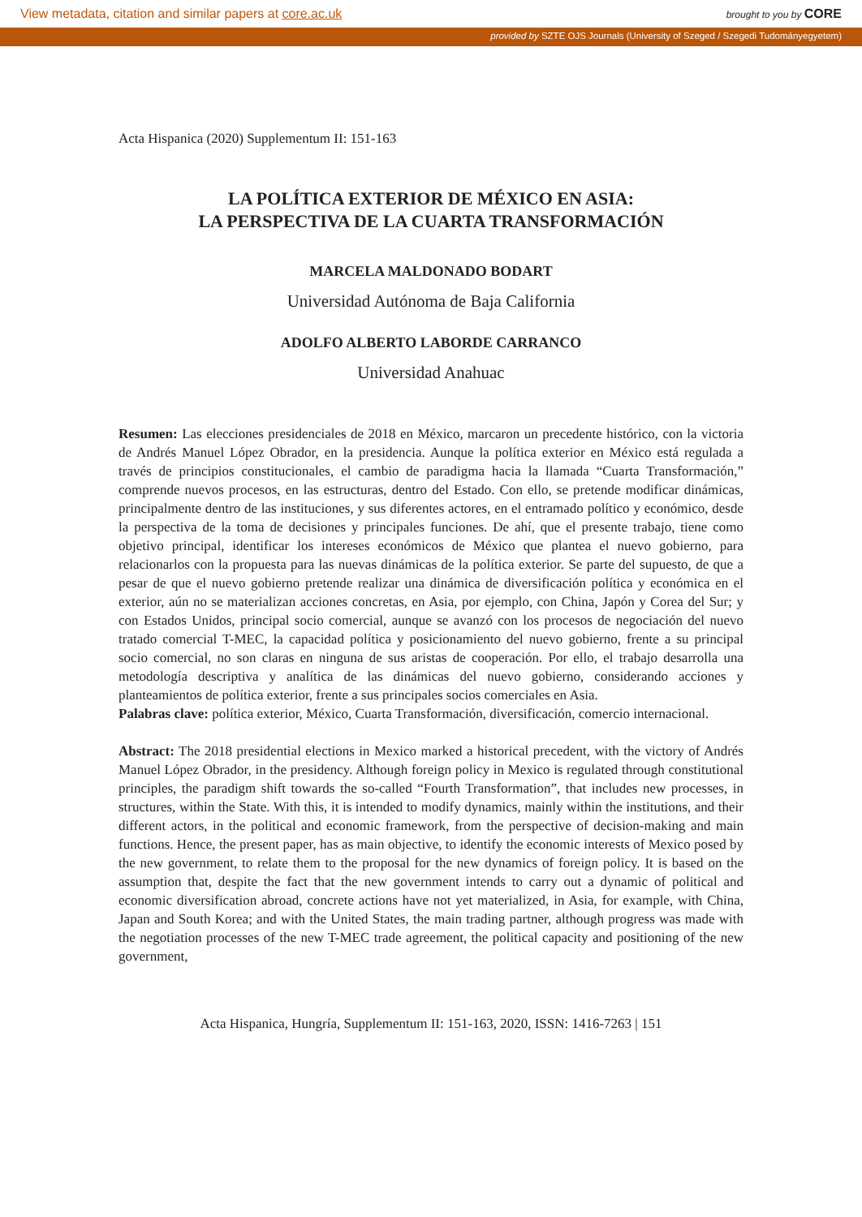View metadata, citation and similar papers at core.ac.uk brought to you by CORE
provided by SZTE OJS Journals (University of Szeged / Szegedi Tudományegyetem)
Acta Hispanica (2020) Supplementum II: 151-163
LA POLÍTICA EXTERIOR DE MÉXICO EN ASIA:
LA PERSPECTIVA DE LA CUARTA TRANSFORMACIÓN
MARCELA MALDONADO BODART
Universidad Autónoma de Baja California
ADOLFO ALBERTO LABORDE CARRANCO
Universidad Anahuac
Resumen: Las elecciones presidenciales de 2018 en México, marcaron un precedente histórico, con la victoria de Andrés Manuel López Obrador, en la presidencia. Aunque la política exterior en México está regulada a través de principios constitucionales, el cambio de paradigma hacia la llamada “Cuarta Transformación,” comprende nuevos procesos, en las estructuras, dentro del Estado. Con ello, se pretende modificar dinámicas, principalmente dentro de las instituciones, y sus diferentes actores, en el entramado político y económico, desde la perspectiva de la toma de decisiones y principales funciones. De ahí, que el presente trabajo, tiene como objetivo principal, identificar los intereses económicos de México que plantea el nuevo gobierno, para relacionarlos con la propuesta para las nuevas dinámicas de la política exterior. Se parte del supuesto, de que a pesar de que el nuevo gobierno pretende realizar una dinámica de diversificación política y económica en el exterior, aún no se materializan acciones concretas, en Asia, por ejemplo, con China, Japón y Corea del Sur; y con Estados Unidos, principal socio comercial, aunque se avanzó con los procesos de negociación del nuevo tratado comercial T-MEC, la capacidad política y posicionamiento del nuevo gobierno, frente a su principal socio comercial, no son claras en ninguna de sus aristas de cooperación. Por ello, el trabajo desarrolla una metodología descriptiva y analítica de las dinámicas del nuevo gobierno, considerando acciones y planteamientos de política exterior, frente a sus principales socios comerciales en Asia.
Palabras clave: política exterior, México, Cuarta Transformación, diversificación, comercio internacional.
Abstract: The 2018 presidential elections in Mexico marked a historical precedent, with the victory of Andrés Manuel López Obrador, in the presidency. Although foreign policy in Mexico is regulated through constitutional principles, the paradigm shift towards the so-called “Fourth Transformation”, that includes new processes, in structures, within the State. With this, it is intended to modify dynamics, mainly within the institutions, and their different actors, in the political and economic framework, from the perspective of decision-making and main functions. Hence, the present paper, has as main objective, to identify the economic interests of Mexico posed by the new government, to relate them to the proposal for the new dynamics of foreign policy. It is based on the assumption that, despite the fact that the new government intends to carry out a dynamic of political and economic diversification abroad, concrete actions have not yet materialized, in Asia, for example, with China, Japan and South Korea; and with the United States, the main trading partner, although progress was made with the negotiation processes of the new T-MEC trade agreement, the political capacity and positioning of the new government,
Acta Hispanica, Hungría, Supplementum II: 151-163, 2020, ISSN: 1416-7263 | 151